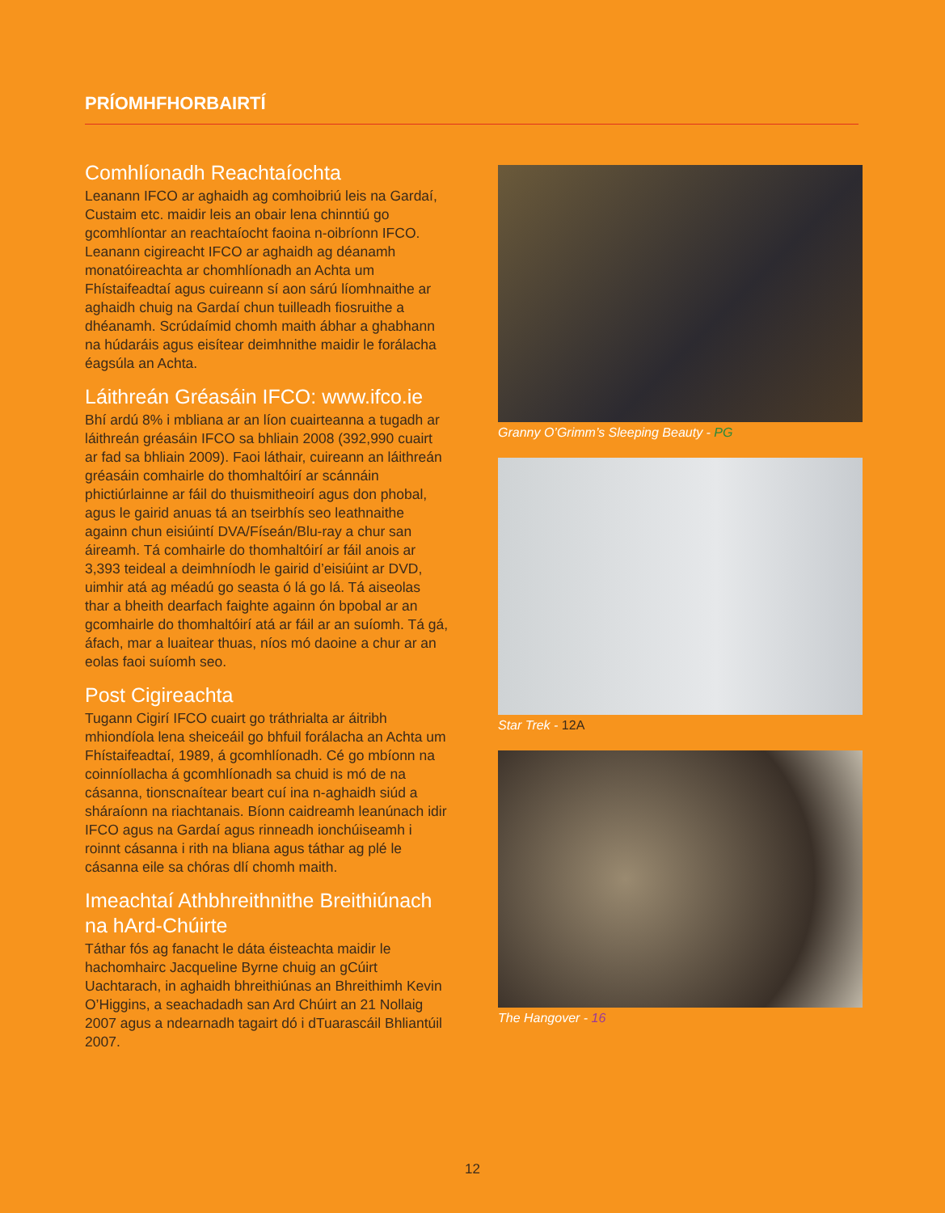PRÍOMHFHORBAIRTÍ
Comhlíonadh Reachtaíochta
Leanann IFCO ar aghaidh ag comhoibriú leis na Gardaí, Custaim etc. maidir leis an obair lena chinntiú go gcomhlíontar an reachtaíocht faoina n-oibríonn IFCO. Leanann cigireacht IFCO ar aghaidh ag déanamh monatóireachta ar chomhlíonadh an Achta um Fhístaifeadtaí agus cuireann sí aon sárú líomhnaithe ar aghaidh chuig na Gardaí chun tuilleadh fiosruithe a dhéanamh. Scrúdaímid chomh maith ábhar a ghabhann na húdaráis agus eisítear deimhnithe maidir le forálacha éagsúla an Achta.
Láithreán Gréasáin IFCO: www.ifco.ie
Bhí ardú 8% i mbliana ar an líon cuairteanna a tugadh ar láithreán gréasáin IFCO sa bhliain 2008 (392,990 cuairt ar fad sa bhliain 2009). Faoi láthair, cuireann an láithreán gréasáin comhairle do thomhaltóirí ar scánnáin phictiúrlainne ar fáil do thuismitheoirí agus don phobal, agus le gairid anuas tá an tseirbhís seo leathnaithe againn chun eisiúintí DVA/Físeán/Blu-ray a chur san áireamh. Tá comhairle do thomhaltóirí ar fáil anois ar 3,393 teideal a deimhníodh le gairid d’eisiúint ar DVD, uimhir atá ag méadú go seasta ó lá go lá. Tá aiseolas thar a bheith dearfach faighte againn ón bpobal ar an gcomhairle do thomhaltóirí atá ar fáil ar an suíomh. Tá gá, áfach, mar a luaitear thuas, níos mó daoine a chur ar an eolas faoi suíomh seo.
Post Cigireachta
Tugann Cigirí IFCO cuairt go tráthrialta ar áitribh mhiondíola lena sheiceáil go bhfuil forálacha an Achta um Fhístaifeadtaí, 1989, á gcomhlíonadh. Cé go mbíonn na coinníollacha á gcomhlíonadh sa chuid is mó de na cásanna, tionscnaítear beart cuí ina n-aghaidh siúd a sháraíonn na riachtanais. Bíonn caidreamh leanúnach idir IFCO agus na Gardaí agus rinneadh ionchúiseamh i roinnt cásanna i rith na bliana agus táthar ag plé le cásanna eile sa chóras dlí chomh maith.
Imeachtaí Athbhreithnithe Breithiúnach na hArd-Chúirte
Táthar fós ag fanacht le dáta éisteachta maidir le hachomhairc Jacqueline Byrne chuig an gCúirt Uachtarach, in aghaidh bhreithiúnas an Bhreithimh Kevin O’Higgins, a seachadadh san Ard Chúirt an 21 Nollaig 2007 agus a ndearnadh tagairt dó i dTuarascáil Bhliantúil 2007.
Granny O’Grimm’s Sleeping Beauty - PG
Star Trek - 12A
The Hangover - 16
12